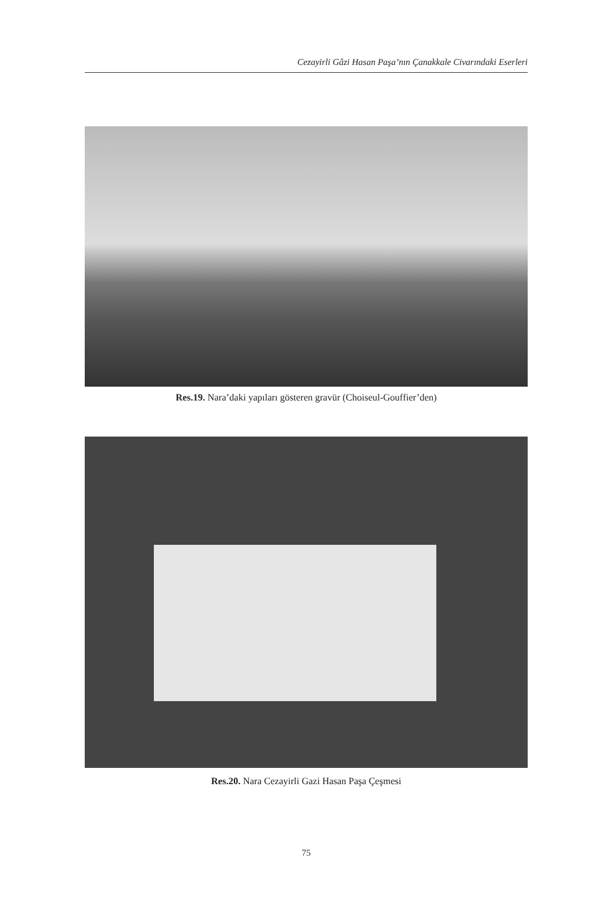Cezayirli Gâzi Hasan Paşa’nın Çanakkale Civarındaki Eserleri
Res.19. Nara’daki yapıları gösteren gravür (Choiseul-Gouffier’den)
Res.20. Nara Cezayirli Gazi Hasan Paşa Çeşmesi
75